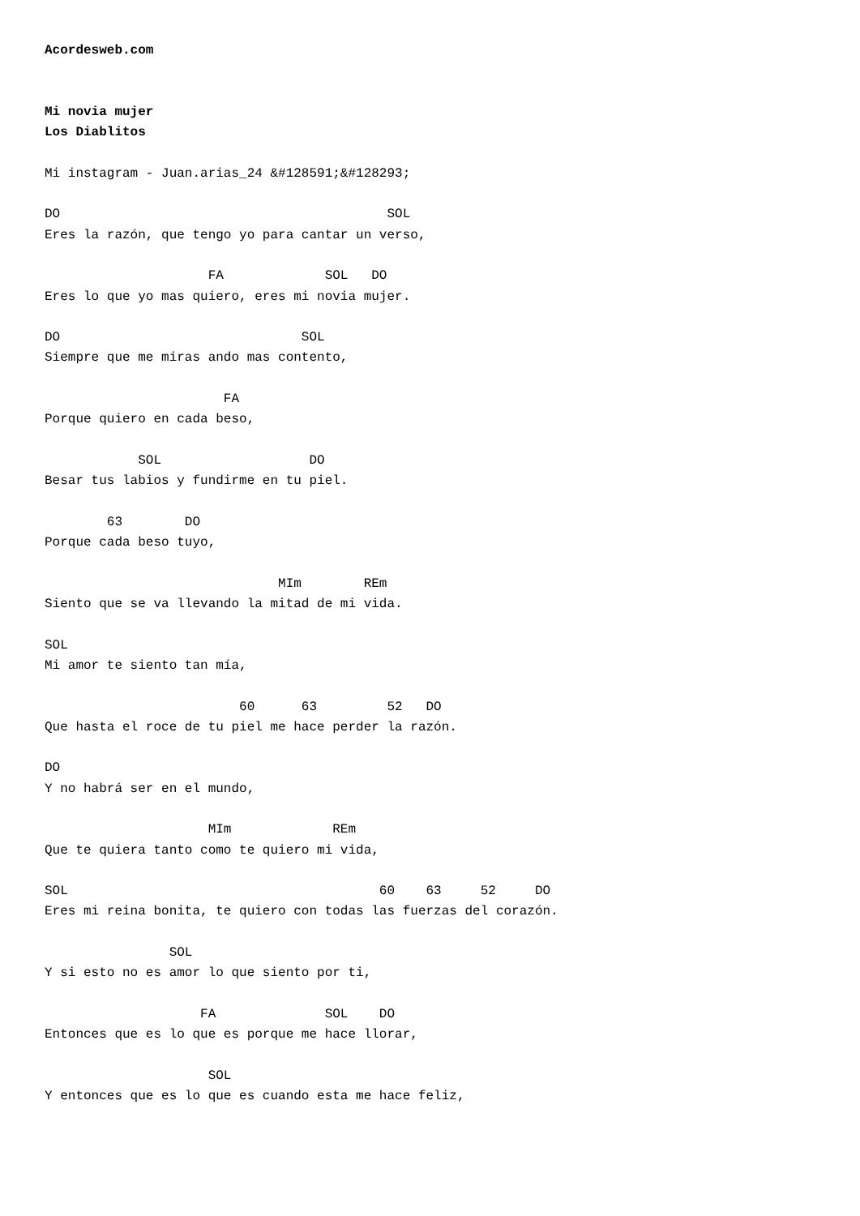Acordesweb.com


Mi novia mujer
Los Diablitos

Mi instagram - Juan.arias_24 &#128591;&#128293;

DO                                          SOL
Eres la razón, que tengo yo para cantar un verso,

                     FA             SOL   DO
Eres lo que yo mas quiero, eres mi novia mujer.

DO                               SOL
Siempre que me miras ando mas contento,

                       FA
Porque quiero en cada beso,

            SOL                   DO
Besar tus labios y fundirme en tu piel.

        63        DO
Porque cada beso tuyo,

                              MIm        REm
Siento que se va llevando la mitad de mi vida.

SOL
Mi amor te siento tan mía,

                         60      63         52   DO
Que hasta el roce de tu piel me hace perder la razón.

DO
Y no habrá ser en el mundo,

                     MIm             REm
Que te quiera tanto como te quiero mi vida,

SOL                                        60    63     52     DO
Eres mi reina bonita, te quiero con todas las fuerzas del corazón.

                SOL
Y si esto no es amor lo que siento por ti,

                    FA              SOL    DO
Entonces que es lo que es porque me hace llorar,

                     SOL
Y entonces que es lo que es cuando esta me hace feliz,